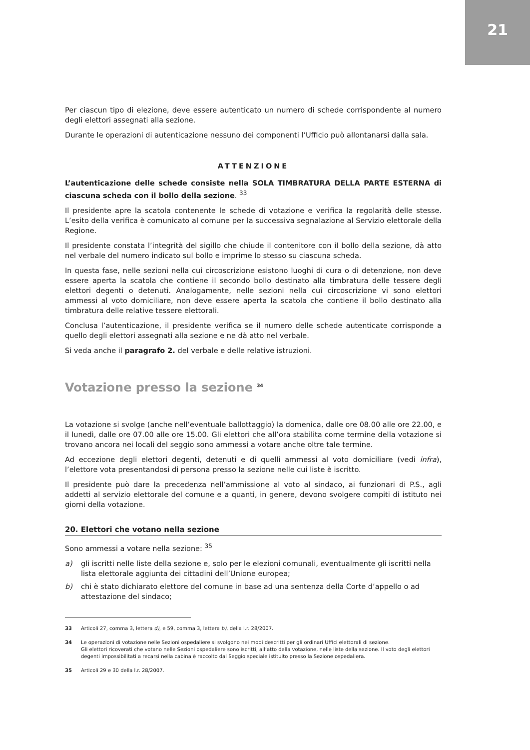21
Per ciascun tipo di elezione, deve essere autenticato un numero di schede corrispondente al numero degli elettori assegnati alla sezione.
Durante le operazioni di autenticazione nessuno dei componenti l’Ufficio può allontanarsi dalla sala.
ATTENZIONE
L’autenticazione delle schede consiste nella SOLA TIMBRATURA DELLA PARTE ESTERNA di ciascuna scheda con il bollo della sezione. <sup>33</sup>
Il presidente apre la scatola contenente le schede di votazione e verifica la regolarità delle stesse. L’esito della verifica è comunicato al comune per la successiva segnalazione al Servizio elettorale della Regione.
Il presidente constata l’integrità del sigillo che chiude il contenitore con il bollo della sezione, dà atto nel verbale del numero indicato sul bollo e imprime lo stesso su ciascuna scheda.
In questa fase, nelle sezioni nella cui circoscrizione esistono luoghi di cura o di detenzione, non deve essere aperta la scatola che contiene il secondo bollo destinato alla timbratura delle tessere degli elettori degenti o detenuti. Analogamente, nelle sezioni nella cui circoscrizione vi sono elettori ammessi al voto domiciliare, non deve essere aperta la scatola che contiene il bollo destinato alla timbratura delle relative tessere elettorali.
Conclusa l’autenticazione, il presidente verifica se il numero delle schede autenticate corrisponde a quello degli elettori assegnati alla sezione e ne dà atto nel verbale.
Si veda anche il paragrafo 2. del verbale e delle relative istruzioni.
Votazione presso la sezione <sup>34</sup>
La votazione si svolge (anche nell’eventuale ballottaggio) la domenica, dalle ore 08.00 alle ore 22.00, e il lunedì, dalle ore 07.00 alle ore 15.00. Gli elettori che all’ora stabilita come termine della votazione si trovano ancora nei locali del seggio sono ammessi a votare anche oltre tale termine.
Ad eccezione degli elettori degenti, detenuti e di quelli ammessi al voto domiciliare (vedi infra), l’elettore vota presentandosi di persona presso la sezione nelle cui liste è iscritto.
Il presidente può dare la precedenza nell’ammissione al voto al sindaco, ai funzionari di P.S., agli addetti al servizio elettorale del comune e a quanti, in genere, devono svolgere compiti di istituto nei giorni della votazione.
20. Elettori che votano nella sezione
Sono ammessi a votare nella sezione: <sup>35</sup>
a) gli iscritti nelle liste della sezione e, solo per le elezioni comunali, eventualmente gli iscritti nella lista elettorale aggiunta dei cittadini dell’Unione europea;
b) chi è stato dichiarato elettore del comune in base ad una sentenza della Corte d’appello o ad attestazione del sindaco;
33 Articoli 27, comma 3, lettera d), e 59, comma 3, lettera b), della l.r. 28/2007.
34 Le operazioni di votazione nelle Sezioni ospedaliere si svolgono nei modi descritti per gli ordinari Uffici elettorali di sezione.
Gli elettori ricoverati che votano nelle Sezioni ospedaliere sono iscritti, all’atto della votazione, nelle liste della sezione. Il voto degli elettori degenti impossibilitati a recarsi nella cabina è raccolto dal Seggio speciale istituito presso la Sezione ospedaliera.
35 Articoli 29 e 30 della l.r. 28/2007.